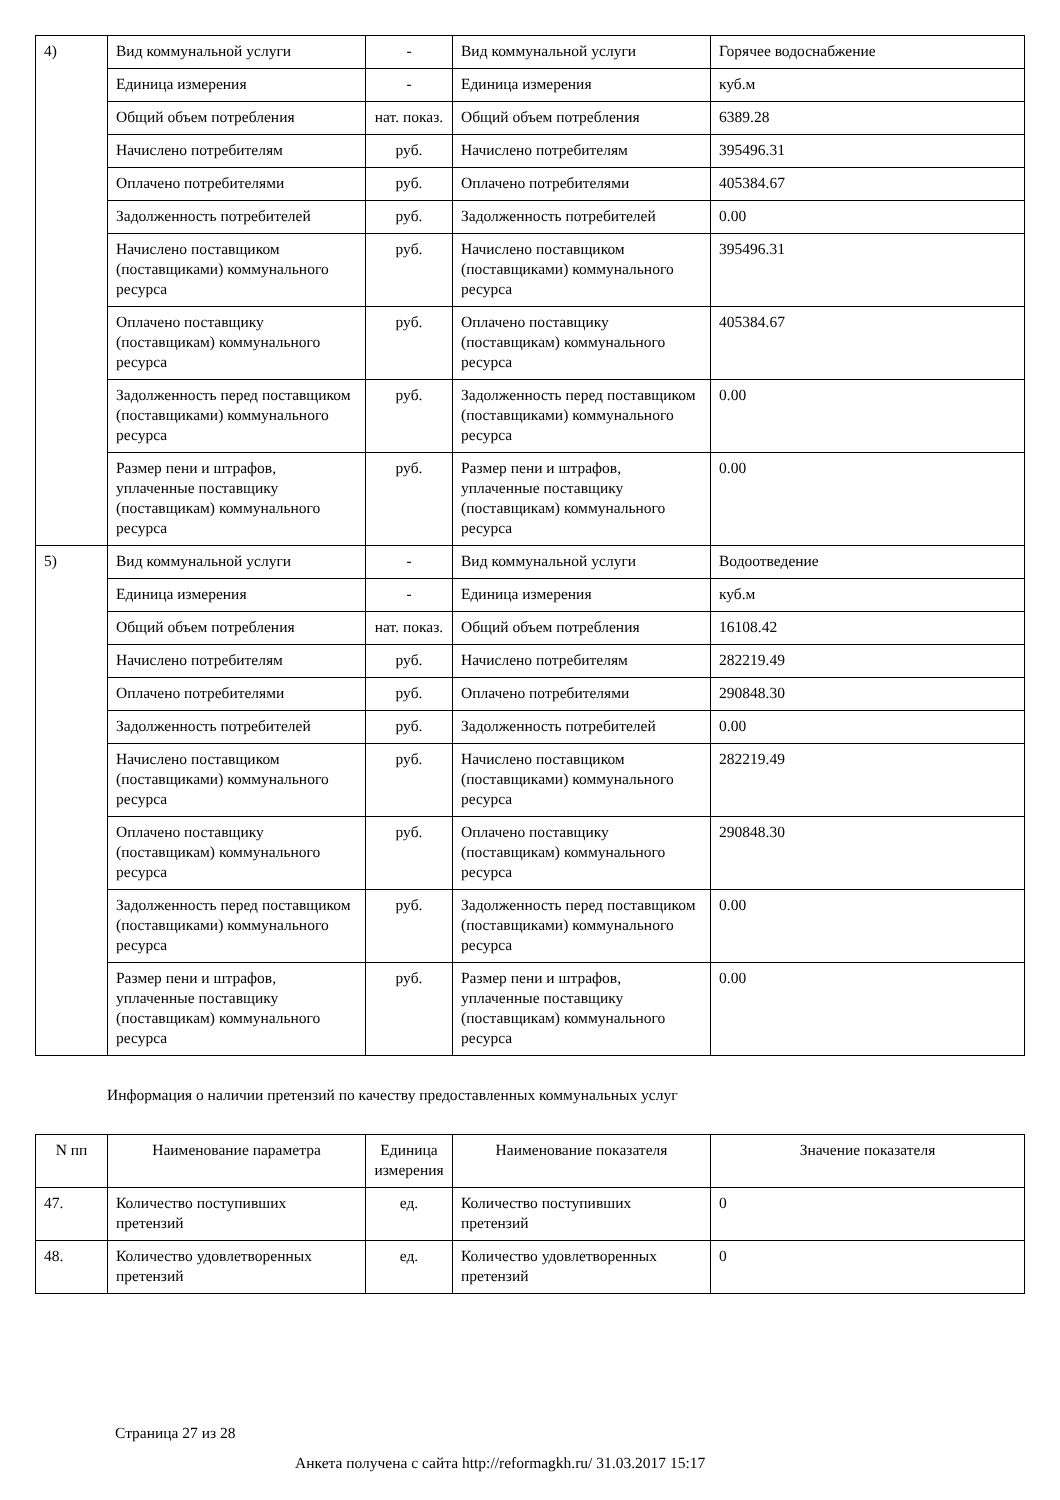| 4) | Вид коммунальной услуги | - | Вид коммунальной услуги | Горячее водоснабжение |
| | Единица измерения | - | Единица измерения | куб.м |
| | Общий объем потребления | нат. показ. | Общий объем потребления | 6389.28 |
| | Начислено потребителям | руб. | Начислено потребителям | 395496.31 |
| | Оплачено потребителями | руб. | Оплачено потребителями | 405384.67 |
| | Задолженность потребителей | руб. | Задолженность потребителей | 0.00 |
| | Начислено поставщиком (поставщиками) коммунального ресурса | руб. | Начислено поставщиком (поставщиками) коммунального ресурса | 395496.31 |
| | Оплачено поставщику (поставщикам) коммунального ресурса | руб. | Оплачено поставщику (поставщикам) коммунального ресурса | 405384.67 |
| | Задолженность перед поставщиком (поставщиками) коммунального ресурса | руб. | Задолженность перед поставщиком (поставщиками) коммунального ресурса | 0.00 |
| | Размер пени и штрафов, уплаченные поставщику (поставщикам) коммунального ресурса | руб. | Размер пени и штрафов, уплаченные поставщику (поставщикам) коммунального ресурса | 0.00 |
| 5) | Вид коммунальной услуги | - | Вид коммунальной услуги | Водоотведение |
| | Единица измерения | - | Единица измерения | куб.м |
| | Общий объем потребления | нат. показ. | Общий объем потребления | 16108.42 |
| | Начислено потребителям | руб. | Начислено потребителям | 282219.49 |
| | Оплачено потребителями | руб. | Оплачено потребителями | 290848.30 |
| | Задолженность потребителей | руб. | Задолженность потребителей | 0.00 |
| | Начислено поставщиком (поставщиками) коммунального ресурса | руб. | Начислено поставщиком (поставщиками) коммунального ресурса | 282219.49 |
| | Оплачено поставщику (поставщикам) коммунального ресурса | руб. | Оплачено поставщику (поставщикам) коммунального ресурса | 290848.30 |
| | Задолженность перед поставщиком (поставщиками) коммунального ресурса | руб. | Задолженность перед поставщиком (поставщиками) коммунального ресурса | 0.00 |
| | Размер пени и штрафов, уплаченные поставщику (поставщикам) коммунального ресурса | руб. | Размер пени и штрафов, уплаченные поставщику (поставщикам) коммунального ресурса | 0.00 |
Информация о наличии претензий по качеству предоставленных коммунальных услуг
| N пп | Наименование параметра | Единица измерения | Наименование показателя | Значение показателя |
| --- | --- | --- | --- | --- |
| 47. | Количество поступивших претензий | ед. | Количество поступивших претензий | 0 |
| 48. | Количество удовлетворенных претензий | ед. | Количество удовлетворенных претензий | 0 |
Страница 27 из 28
Анкета получена с сайта http://reformagkh.ru/ 31.03.2017 15:17